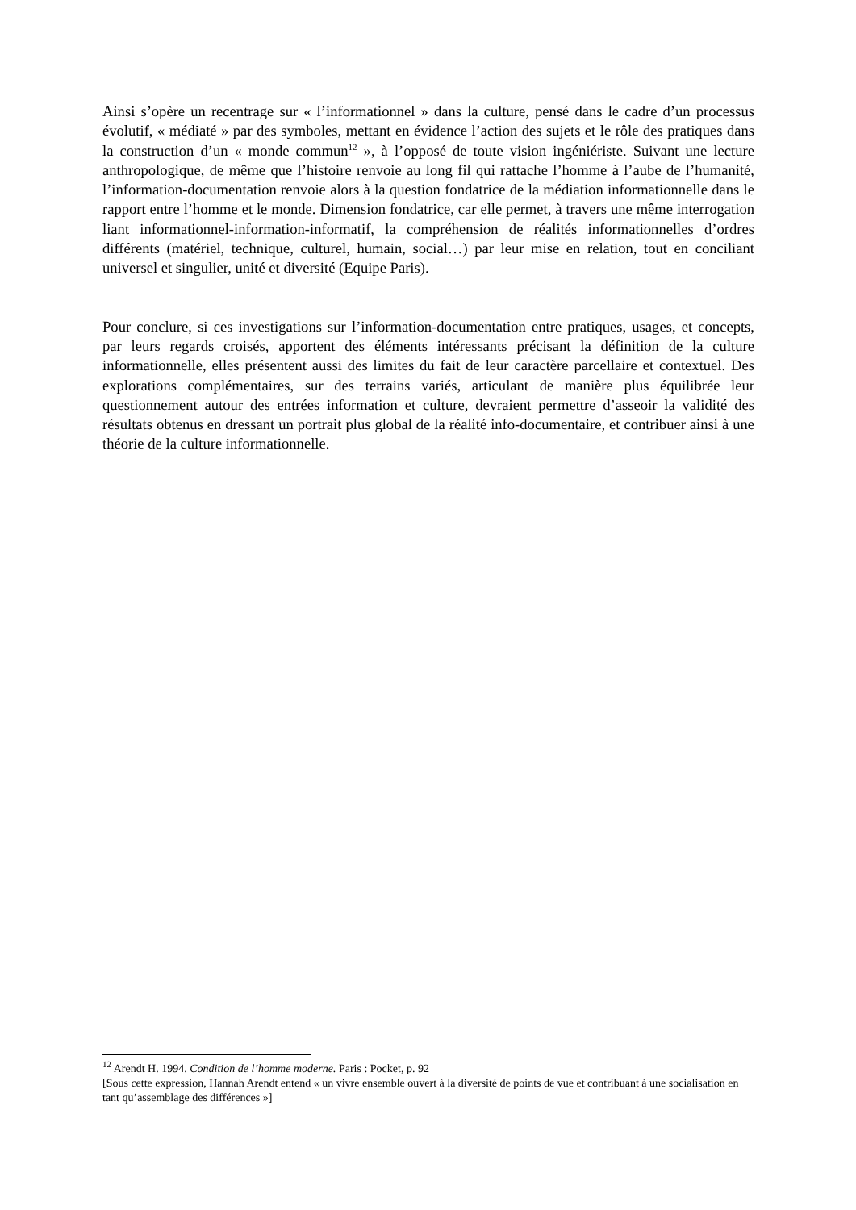Ainsi s’opère un recentrage sur « l’informationnel » dans la culture, pensé dans le cadre d’un processus évolutif, « médiaté » par des symboles, mettant en évidence l’action des sujets et le rôle des pratiques dans la construction d’un « monde commun<sup>12</sup> », à l’opposé de toute vision ingéniériste. Suivant une lecture anthropologique, de même que l’histoire renvoie au long fil qui rattache l’homme à l’aube de l’humanité, l’information-documentation renvoie alors à la question fondatrice de la médiation informationnelle dans le rapport entre l’homme et le monde. Dimension fondatrice, car elle permet, à travers une même interrogation liant informationnel-information-informatif, la compréhension de réalités informationnelles d’ordres différents (matériel, technique, culturel, humain, social…) par leur mise en relation, tout en conciliant universel et singulier, unité et diversité (Equipe Paris).
Pour conclure, si ces investigations sur l’information-documentation entre pratiques, usages, et concepts, par leurs regards croisés, apportent des éléments intéressants précisant la définition de la culture informationnelle, elles présentent aussi des limites du fait de leur caractère parcellaire et contextuel. Des explorations complémentaires, sur des terrains variés, articulant de manière plus équilibrée leur questionnement autour des entrées information et culture, devraient permettre d’asseoir la validité des résultats obtenus en dressant un portrait plus global de la réalité info-documentaire, et contribuer ainsi à une théorie de la culture informationnelle.
<sup>12</sup> Arendt H. 1994. Condition de l’homme moderne. Paris : Pocket, p. 92
[Sous cette expression, Hannah Arendt entend « un vivre ensemble ouvert à la diversité de points de vue et contribuant à une socialisation en tant qu’assemblage des différences »]